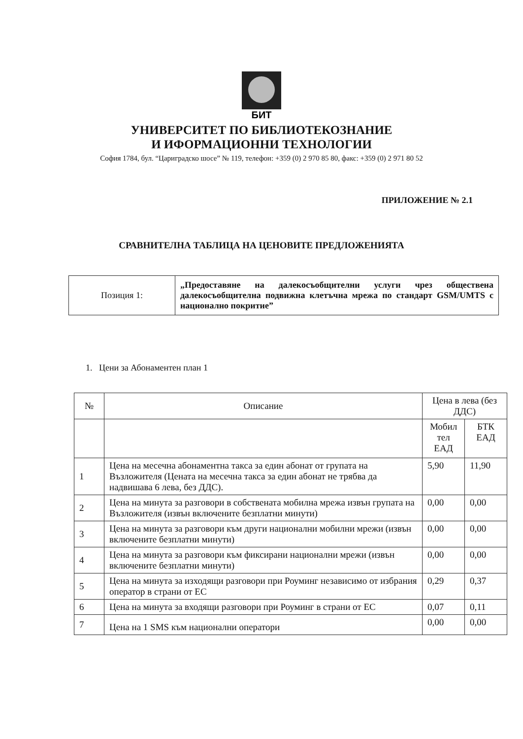БИТ
УНИВЕРСИТЕТ ПО БИБЛИОТЕКОЗНАНИЕ
И ИФОРМАЦИОННИ ТЕХНОЛОГИИ
София 1784, бул. “Цариградско шосе” № 119, телефон: +359 (0) 2 970 85 80, факс: +359 (0) 2 971 80 52
ПРИЛОЖЕНИЕ № 2.1
СРАВНИТЕЛНА ТАБЛИЦА НА ЦЕНОВИТЕ ПРЕДЛОЖЕНИЯТА
| Позиция 1: | „Предоставяне на далекосъобщителни услуги чрез обществена далекосъобщителна подвижна клетъчна мрежа по стандарт GSM/UMTS с национално покритие” |
1. Цени за Абонаментен план 1
| № | Описание | Цена в лева (без ДДС) | |
| --- | --- | --- | --- |
| | | Мобил тел ЕАД | БТК ЕАД |
| 1 | Цена на месечна абонаментна такса за един абонат от групата на Възложителя (Цената на месечна такса за един абонат не трябва да надвишава 6 лева, без ДДС). | 5,90 | 11,90 |
| 2 | Цена на минута за разговори в собствената мобилна мрежа извън групата на Възложителя (извън включените безплатни минути) | 0,00 | 0,00 |
| 3 | Цена на минута за разговори към други национални мобилни мрежи (извън включените безплатни минути) | 0,00 | 0,00 |
| 4 | Цена на минута за разговори към фиксирани национални мрежи (извън включените безплатни минути) | 0,00 | 0,00 |
| 5 | Цена на минута за изходящи разговори при Роуминг независимо от избрания оператор в страни от ЕС | 0,29 | 0,37 |
| 6 | Цена на минута за входящи разговори при Роуминг в страни от ЕС | 0,07 | 0,11 |
| 7 | Цена на 1 SMS към национални оператори | 0,00 | 0,00 |